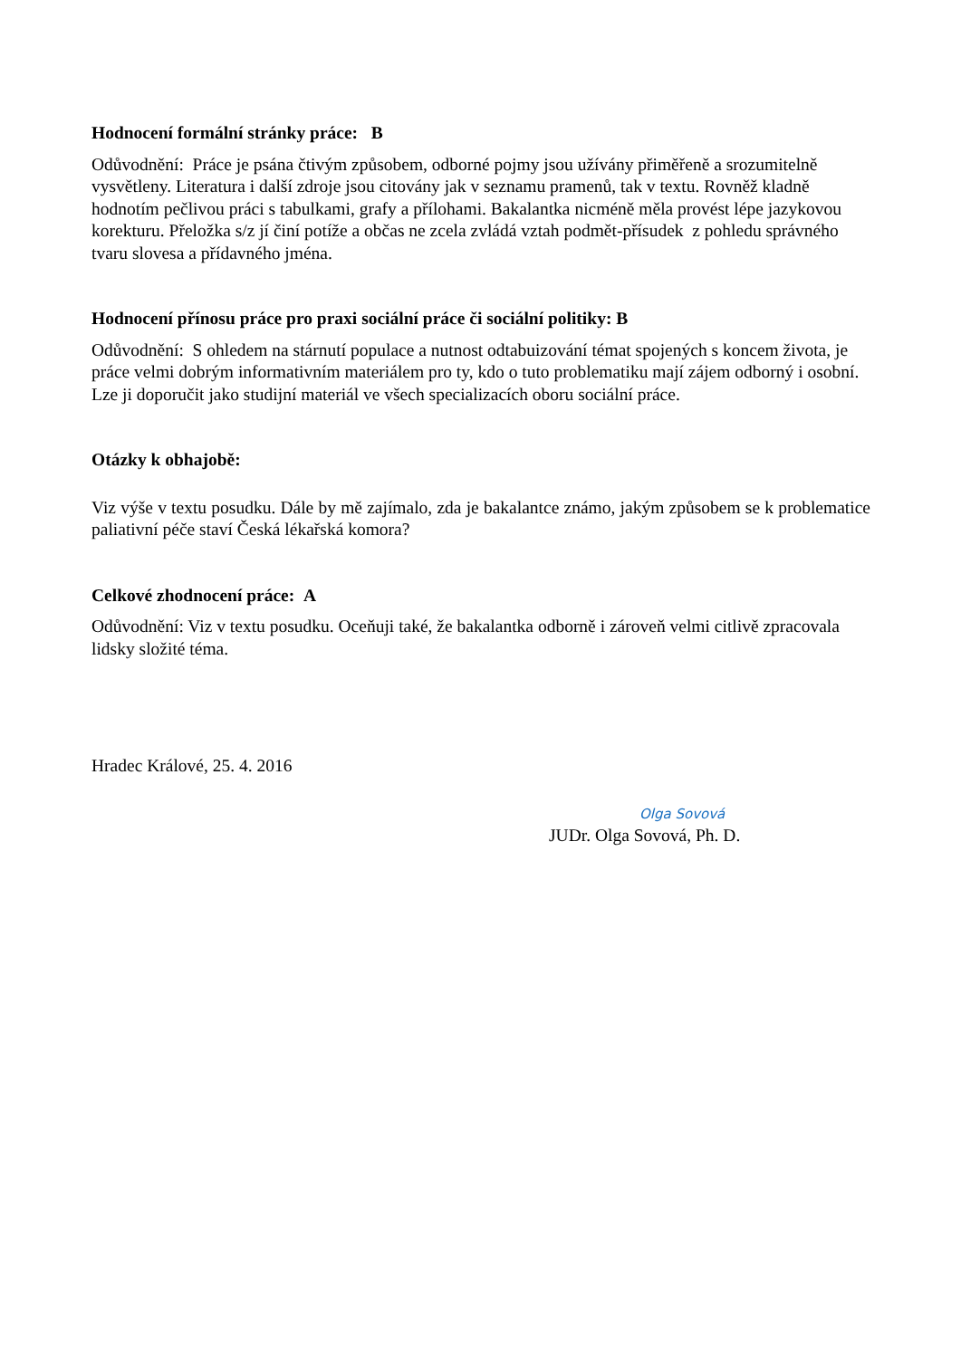Hodnocení formální stránky práce: B
Odůvodnění: Práce je psána čtivým způsobem, odborné pojmy jsou užívány přiměřeně a srozumitelně vysvětleny. Literatura i další zdroje jsou citovány jak v seznamu pramenů, tak v textu. Rovněž kladně hodnotím pečlivou práci s tabulkami, grafy a přílohami. Bakalantka nicméně měla provést lépe jazykovou korekturu. Přeložka s/z jí činí potíže a občas ne zcela zvládá vztah podmět-přísudek z pohledu správného tvaru slovesa a přídavného jména.
Hodnocení přínosu práce pro praxi sociální práce či sociální politiky: B
Odůvodnění: S ohledem na stárnutí populace a nutnost odtabuizování témat spojených s koncem života, je práce velmi dobrým informativním materiálem pro ty, kdo o tuto problematiku mají zájem odborný i osobní. Lze ji doporučit jako studijní materiál ve všech specializacích oboru sociální práce.
Otázky k obhajobě:
Viz výše v textu posudku. Dále by mě zajímalo, zda je bakalantce známo, jakým způsobem se k problematice paliativní péče staví Česká lékařská komora?
Celkové zhodnocení práce: A
Odůvodnění: Viz v textu posudku. Oceňuji také, že bakalantka odborně i zároveň velmi citlivě zpracovala lidsky složité téma.
Hradec Králové, 25. 4. 2016
Olga Sovová
JUDr. Olga Sovová, Ph. D.